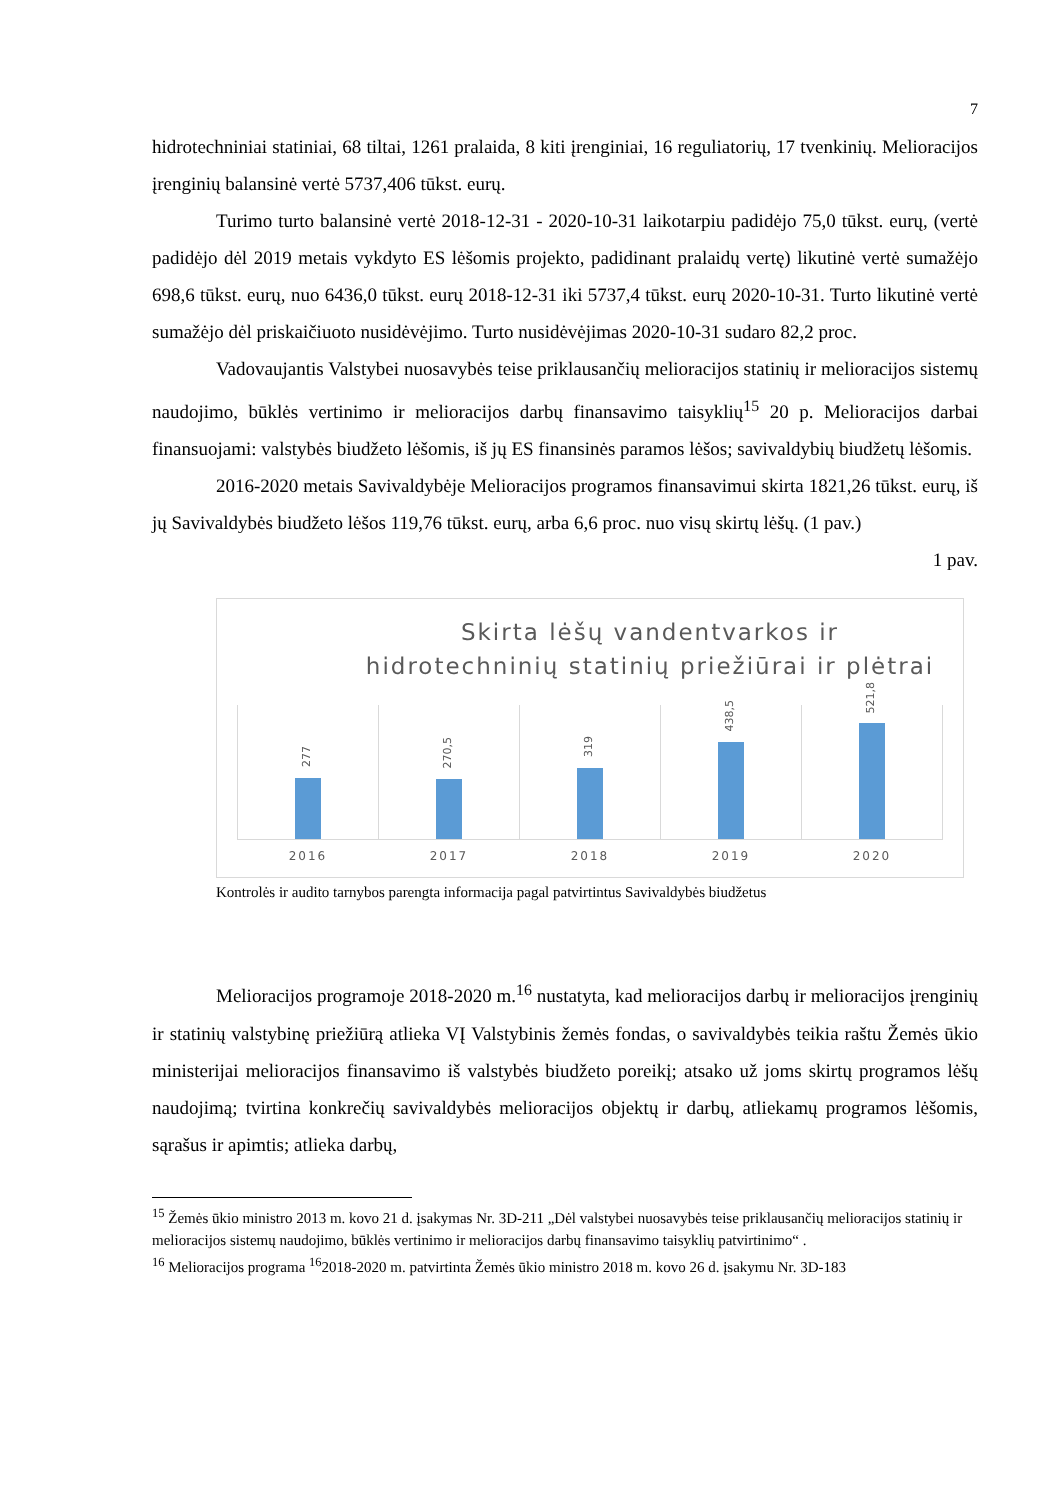7
hidrotechniniai statiniai, 68 tiltai, 1261 pralaida, 8 kiti įrenginiai, 16 reguliatorių, 17 tvenkinių. Melioracijos įrenginių balansinė vertė 5737,406 tūkst. eurų.
Turimo turto balansinė vertė 2018-12-31 - 2020-10-31 laikotarpiu padidėjo 75,0 tūkst. eurų, (vertė padidėjo dėl 2019 metais vykdyto ES lėšomis projekto, padidinant pralaidų vertę) likutinė vertė sumažėjo 698,6 tūkst. eurų, nuo 6436,0 tūkst. eurų 2018-12-31 iki 5737,4 tūkst. eurų 2020-10-31. Turto likutinė vertė sumažėjo dėl priskaičiuoto nusidėvėjimo. Turto nusidėvėjimas 2020-10-31 sudaro 82,2 proc.
Vadovaujantis Valstybei nuosavybės teise priklausančių melioracijos statinių ir melioracijos sistemų naudojimo, būklės vertinimo ir melioracijos darbų finansavimo taisyklių<sup>15</sup> 20 p. Melioracijos darbai finansuojami: valstybės biudžeto lėšomis, iš jų ES finansinės paramos lėšos; savivaldybių biudžetų lėšomis.
2016-2020 metais Savivaldybėje Melioracijos programos finansavimui skirta 1821,26 tūkst. eurų, iš jų Savivaldybės biudžeto lėšos 119,76 tūkst. eurų, arba 6,6 proc. nuo visų skirtų lėšų. (1 pav.)
1 pav.
Skirta lėšų vandentvarkos ir
hidrotechninių statinių priežiūrai ir plėtrai
277
2016
270,5
2017
319
2018
438,5
2019
521,8
2020
Kontrolės ir audito tarnybos parengta informacija pagal patvirtintus Savivaldybės biudžetus
Melioracijos programoje 2018-2020 m.<sup>16</sup> nustatyta, kad melioracijos darbų ir melioracijos įrenginių ir statinių valstybinę priežiūrą atlieka VĮ Valstybinis žemės fondas, o savivaldybės teikia raštu Žemės ūkio ministerijai melioracijos finansavimo iš valstybės biudžeto poreikį; atsako už joms skirtų programos lėšų naudojimą; tvirtina konkrečių savivaldybės melioracijos objektų ir darbų, atliekamų programos lėšomis, sąrašus ir apimtis; atlieka darbų,
<sup>15</sup> Žemės ūkio ministro 2013 m. kovo 21 d. įsakymas Nr. 3D-211 „Dėl valstybei nuosavybės teise priklausančių melioracijos statinių ir melioracijos sistemų naudojimo, būklės vertinimo ir melioracijos darbų finansavimo taisyklių patvirtinimo“ .
<sup>16</sup> Melioracijos programa <sup>16</sup>2018-2020 m. patvirtinta Žemės ūkio ministro 2018 m. kovo 26 d. įsakymu Nr. 3D-183